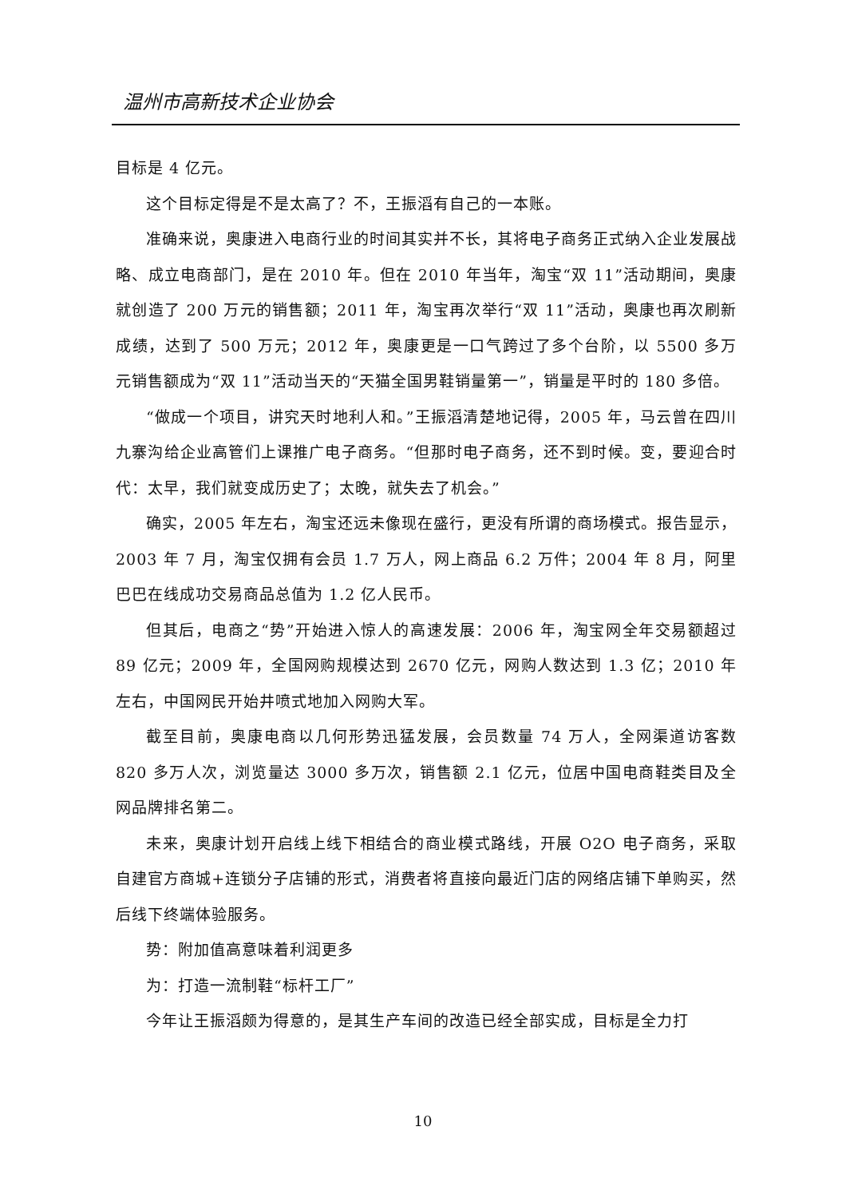温州市高新技术企业协会
目标是 4 亿元。
这个目标定得是不是太高了？不，王振滔有自己的一本账。
准确来说，奥康进入电商行业的时间其实并不长，其将电子商务正式纳入企业发展战略、成立电商部门，是在 2010 年。但在 2010 年当年，淘宝“双 11”活动期间，奥康就创造了 200 万元的销售额；2011 年，淘宝再次举行“双 11”活动，奥康也再次刷新成绩，达到了 500 万元；2012 年，奥康更是一口气跨过了多个台阶，以 5500 多万元销售额成为“双 11”活动当天的“天猫全国男鞋销量第一”，销量是平时的 180 多倍。
“做成一个项目，讲究天时地利人和。”王振滔清楚地记得，2005 年，马云曾在四川九寨沟给企业高管们上课推广电子商务。“但那时电子商务，还不到时候。变，要迎合时代：太早，我们就变成历史了；太晚，就失去了机会。”
确实，2005 年左右，淘宝还远未像现在盛行，更没有所谓的商场模式。报告显示，2003 年 7 月，淘宝仅拥有会员 1.7 万人，网上商品 6.2 万件；2004 年 8 月，阿里巴巴在线成功交易商品总值为 1.2 亿人民币。
但其后，电商之“势”开始进入惊人的高速发展：2006 年，淘宝网全年交易额超过 89 亿元；2009 年，全国网购规模达到 2670 亿元，网购人数达到 1.3 亿；2010 年左右，中国网民开始井喷式地加入网购大军。
截至目前，奥康电商以几何形势迅猛发展，会员数量 74 万人，全网渠道访客数 820 多万人次，浏览量达 3000 多万次，销售额 2.1 亿元，位居中国电商鞋类目及全网品牌排名第二。
未来，奥康计划开启线上线下相结合的商业模式路线，开展 O2O 电子商务，采取自建官方商城+连锁分子店铺的形式，消费者将直接向最近门店的网络店铺下单购买，然后线下终端体验服务。
势：附加值高意味着利润更多
为：打造一流制鞋“标杆工厂”
今年让王振滔颇为得意的，是其生产车间的改造已经全部实成，目标是全力打
10